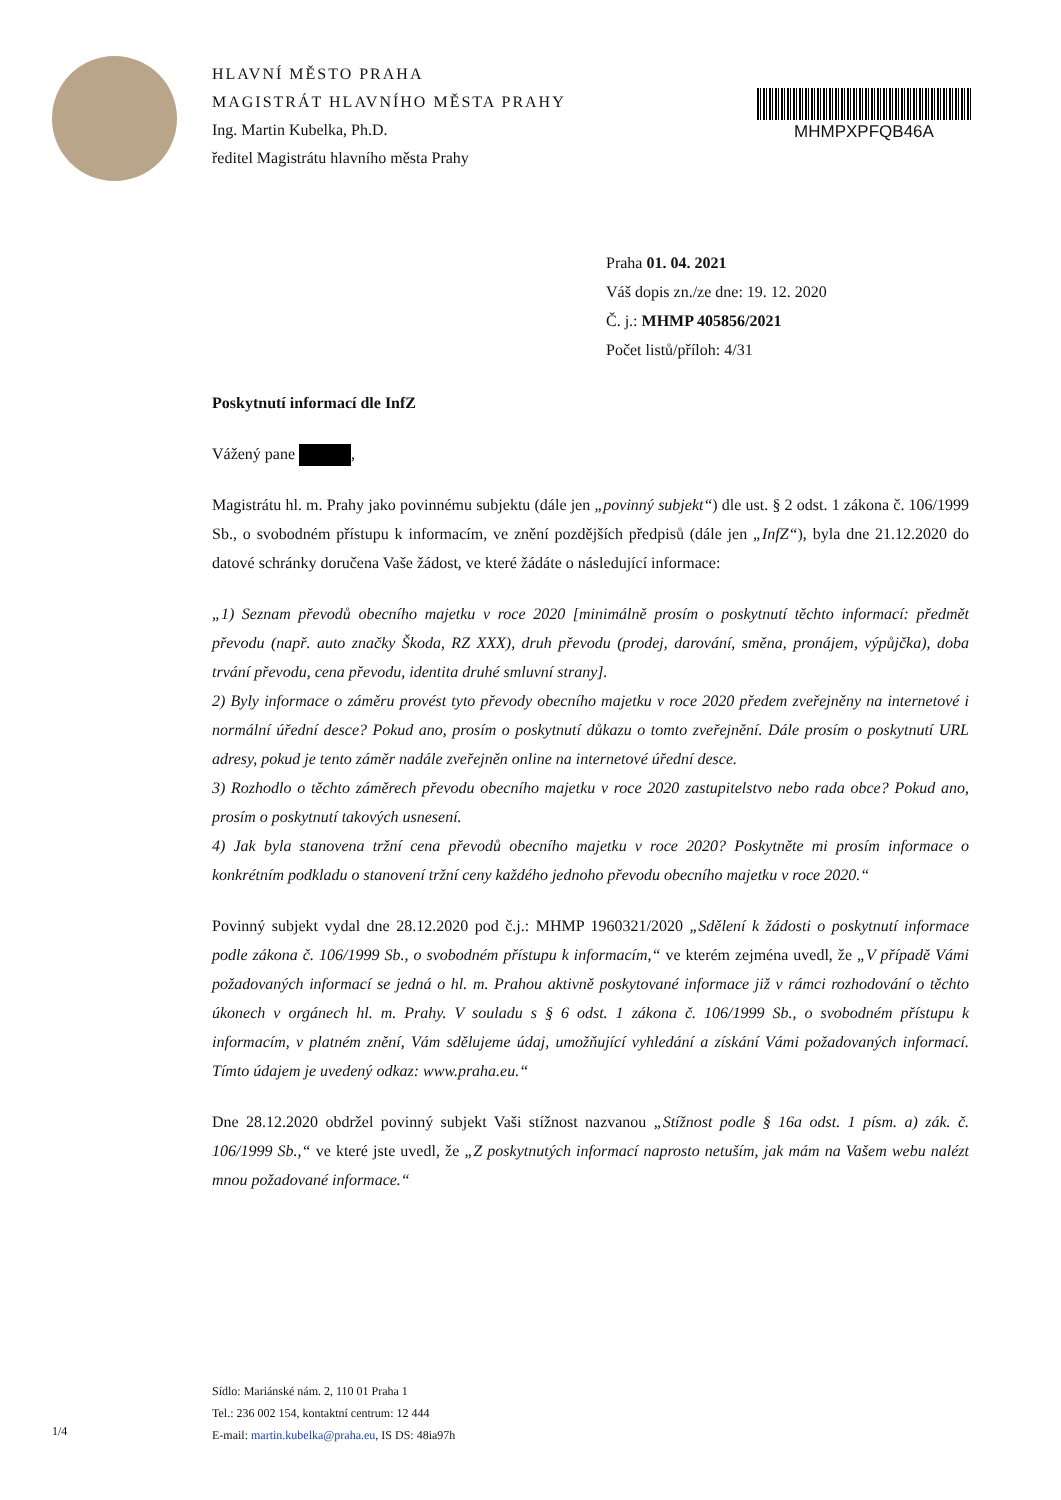HLAVNÍ MĚSTO PRAHA
MAGISTRÁT HLAVNÍHO MĚSTA PRAHY
Ing. Martin Kubelka, Ph.D.
ředitel Magistrátu hlavního města Prahy
MHMPXPFQB46A
Praha 01. 04. 2021
Váš dopis zn./ze dne: 19. 12. 2020
Č. j.: MHMP 405856/2021
Počet listů/příloh: 4/31
Poskytnutí informací dle InfZ
Vážený pane ,
Magistrátu hl. m. Prahy jako povinnému subjektu (dále jen „povinný subjekt“) dle ust. § 2 odst. 1 zákona č. 106/1999 Sb., o svobodném přístupu k informacím, ve znění pozdějších předpisů (dále jen „InfZ“), byla dne 21.12.2020 do datové schránky doručena Vaše žádost, ve které žádáte o následující informace:
„1) Seznam převodů obecního majetku v roce 2020 [minimálně prosím o poskytnutí těchto informací: předmět převodu (např. auto značky Škoda, RZ XXX), druh převodu (prodej, darování, směna, pronájem, výpůjčka), doba trvání převodu, cena převodu, identita druhé smluvní strany].
2) Byly informace o záměru provést tyto převody obecního majetku v roce 2020 předem zveřejněny na internetové i normální úřední desce? Pokud ano, prosím o poskytnutí důkazu o tomto zveřejnění. Dále prosím o poskytnutí URL adresy, pokud je tento záměr nadále zveřejněn online na internetové úřední desce.
3) Rozhodlo o těchto záměrech převodu obecního majetku v roce 2020 zastupitelstvo nebo rada obce? Pokud ano, prosím o poskytnutí takových usnesení.
4) Jak byla stanovena tržní cena převodů obecního majetku v roce 2020? Poskytněte mi prosím informace o konkrétním podkladu o stanovení tržní ceny každého jednoho převodu obecního majetku v roce 2020.“
Povinný subjekt vydal dne 28.12.2020 pod č.j.: MHMP 1960321/2020 „Sdělení k žádosti o poskytnutí informace podle zákona č. 106/1999 Sb., o svobodném přístupu k informacím,“ ve kterém zejména uvedl, že „V případě Vámi požadovaných informací se jedná o hl. m. Prahou aktivně poskytované informace již v rámci rozhodování o těchto úkonech v orgánech hl. m. Prahy. V souladu s § 6 odst. 1 zákona č. 106/1999 Sb., o svobodném přístupu k informacím, v platném znění, Vám sdělujeme údaj, umožňující vyhledání a získání Vámi požadovaných informací. Tímto údajem je uvedený odkaz: www.praha.eu.“
Dne 28.12.2020 obdržel povinný subjekt Vaši stížnost nazvanou „Stížnost podle § 16a odst. 1 písm. a) zák. č. 106/1999 Sb.,“ ve které jste uvedl, že „Z poskytnutých informací naprosto netuším, jak mám na Vašem webu nalézt mnou požadované informace.“
Sídlo: Mariánské nám. 2, 110 01 Praha 1
Tel.: 236 002 154, kontaktní centrum: 12 444
E-mail: martin.kubelka@praha.eu, IS DS: 48ia97h
1/4